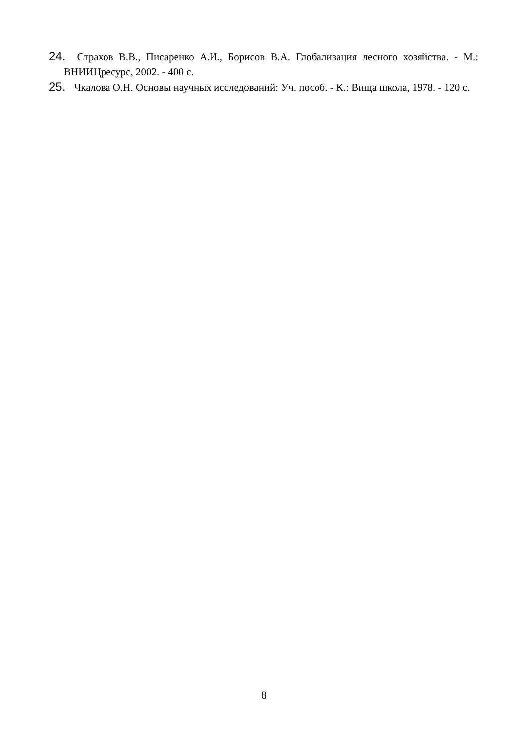24. Страхов В.В., Писаренко А.И., Борисов В.А. Глобализация лесного хозяйства. - М.: ВНИИЦресурс, 2002. - 400 с.
25. Чкалова О.Н. Основы научных исследований: Уч. пособ. - К.: Вища школа, 1978. - 120 с.
8